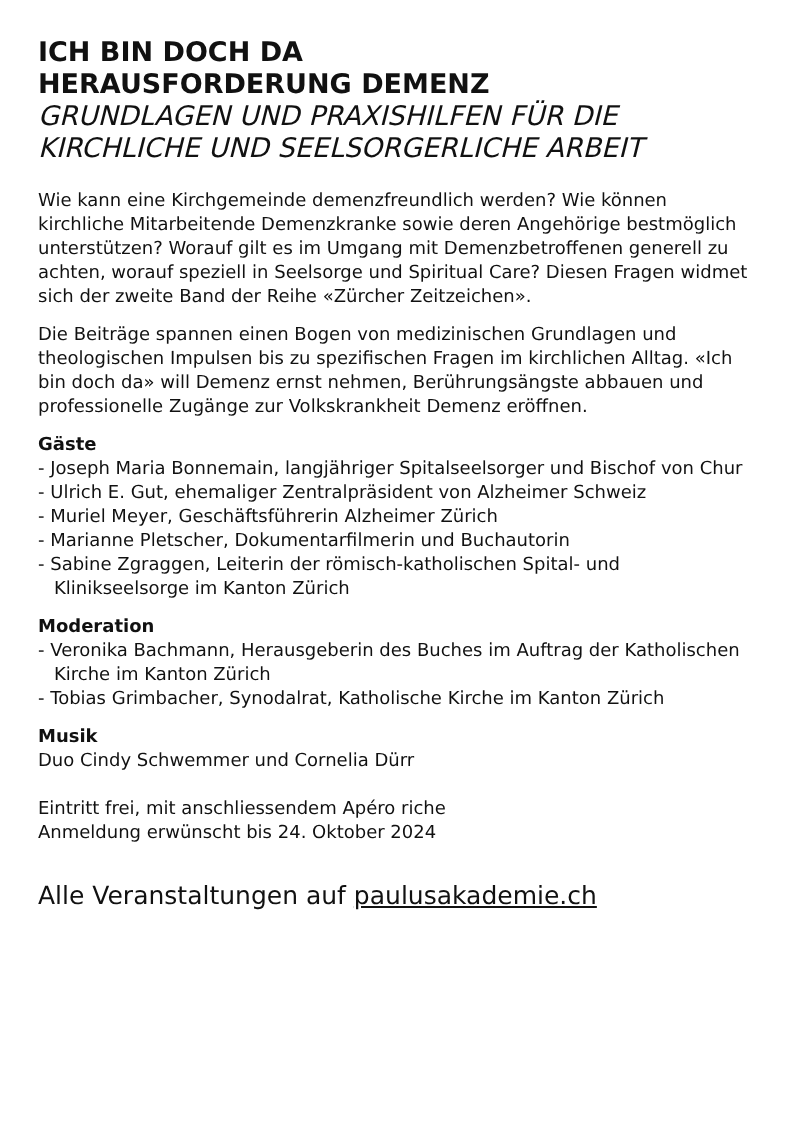ICH BIN DOCH DA
HERAUSFORDERUNG DEMENZ
GRUNDLAGEN UND PRAXISHILFEN FÜR DIE KIRCHLICHE UND SEELSORGERLICHE ARBEIT
Wie kann eine Kirchgemeinde demenzfreundlich werden? Wie können kirchliche Mitarbeitende Demenzkranke sowie deren Angehörige bestmöglich unterstützen? Worauf gilt es im Umgang mit Demenzbetroffenen generell zu achten, worauf speziell in Seelsorge und Spiritual Care? Diesen Fragen widmet sich der zweite Band der Reihe «Zürcher Zeitzeichen».
Die Beiträge spannen einen Bogen von medizinischen Grundlagen und theologischen Impulsen bis zu spezifischen Fragen im kirchlichen Alltag. «Ich bin doch da» will Demenz ernst nehmen, Berührungsängste abbauen und professionelle Zugänge zur Volkskrankheit Demenz eröffnen.
Gäste
- Joseph Maria Bonnemain, langjähriger Spitalseelsorger und Bischof von Chur
- Ulrich E. Gut, ehemaliger Zentralpräsident von Alzheimer Schweiz
- Muriel Meyer, Geschäftsführerin Alzheimer Zürich
- Marianne Pletscher, Dokumentarfilmerin und Buchautorin
- Sabine Zgraggen, Leiterin der römisch-katholischen Spital- und Klinikseelsorge im Kanton Zürich
Moderation
- Veronika Bachmann, Herausgeberin des Buches im Auftrag der Katholischen Kirche im Kanton Zürich
- Tobias Grimbacher, Synodalrat, Katholische Kirche im Kanton Zürich
Musik
Duo Cindy Schwemmer und Cornelia Dürr
Eintritt frei, mit anschliessendem Apéro riche
Anmeldung erwünscht bis 24. Oktober 2024
Alle Veranstaltungen auf paulusakademie.ch